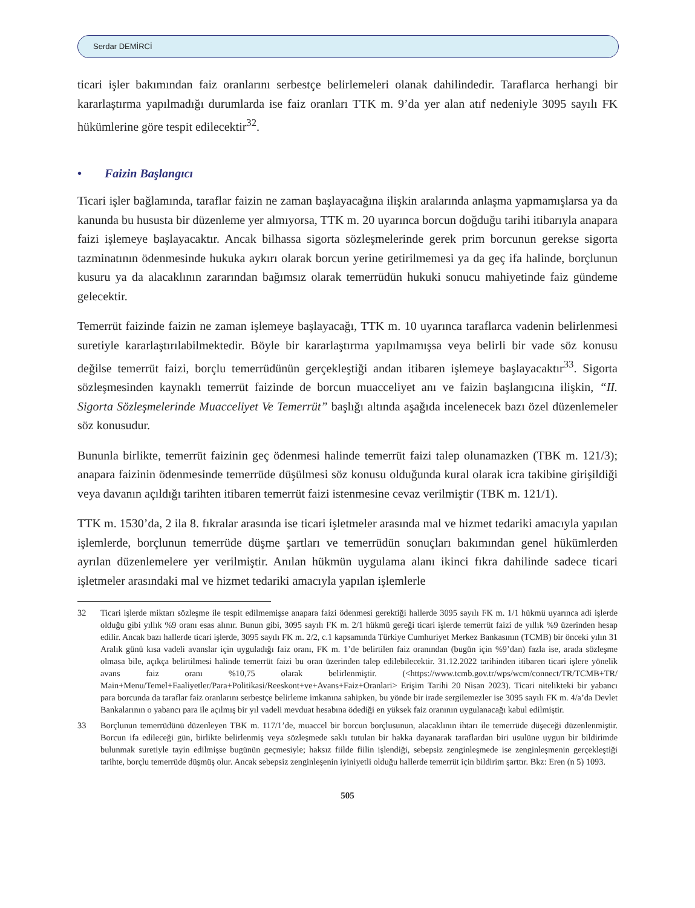Serdar DEMİRCİ
ticari işler bakımından faiz oranlarını serbestçe belirlemeleri olanak dahilindedir. Taraflarca herhangi bir kararlaştırma yapılmadığı durumlarda ise faiz oranları TTK m. 9’da yer alan atıf nedeniyle 3095 sayılı FK hükümlerine göre tespit edilecektir<sup>32</sup>.
• Faizin Başlangıcı
Ticari işler bağlamında, taraflar faizin ne zaman başlayacağına ilişkin aralarında anlaşma yapmamışlarsa ya da kanunda bu hususta bir düzenleme yer almıyorsa, TTK m. 20 uyarınca borcun doğduğu tarihi itibarıyla anapara faizi işlemeye başlayacaktır. Ancak bilhassa sigorta sözleşmelerinde gerek prim borcunun gerekse sigorta tazminatının ödenmesinde hukuka aykırı olarak borcun yerine getirilmemesi ya da geç ifa halinde, borçlunun kusuru ya da alacaklının zararından bağımsız olarak temerrüdün hukuki sonucu mahiyetinde faiz gündeme gelecektir.
Temerrüt faizinde faizin ne zaman işlemeye başlayacağı, TTK m. 10 uyarınca taraflarca vadenin belirlenmesi suretiyle kararlaştırılabilmektedir. Böyle bir kararlaştırma yapılmamışsa veya belirli bir vade söz konusu değilse temerrüt faizi, borçlu temerrüdünün gerçekleştiği andan itibaren işlemeye başlayacaktır<sup>33</sup>. Sigorta sözleşmesinden kaynaklı temerrüt faizinde de borcun muacceliyet anı ve faizin başlangıcına ilişkin, “II. Sigorta Sözleşmelerinde Muacceliyet Ve Temerrüt” başlığı altında aşağıda incelenecek bazı özel düzenlemeler söz konusudur.
Bununla birlikte, temerrüt faizinin geç ödenmesi halinde temerrüt faizi talep olunamazken (TBK m. 121/3); anapara faizinin ödenmesinde temerrüde düşülmesi söz konusu olduğunda kural olarak icra takibine girişildiği veya davanın açıldığı tarihten itibaren temerrüt faizi istenmesine cevaz verilmiştir (TBK m. 121/1).
TTK m. 1530’da, 2 ila 8. fıkralar arasında ise ticari işletmeler arasında mal ve hizmet tedariki amacıyla yapılan işlemlerde, borçlunun temerrüde düşme şartları ve temerrüdün sonuçları bakımından genel hükümlerden ayrılan düzenlemelere yer verilmiştir. Anılan hükmün uygulama alanı ikinci fıkra dahilinde sadece ticari işletmeler arasındaki mal ve hizmet tedariki amacıyla yapılan işlemlerle
32 Ticari işlerde miktarı sözleşme ile tespit edilmemişse anapara faizi ödenmesi gerektiği hallerde 3095 sayılı FK m. 1/1 hükmü uyarınca adi işlerde olduğu gibi yıllık %9 oranı esas alınır. Bunun gibi, 3095 sayılı FK m. 2/1 hükmü gereği ticari işlerde temerrüt faizi de yıllık %9 üzerinden hesap edilir. Ancak bazı hallerde ticari işlerde, 3095 sayılı FK m. 2/2, c.1 kapsamında Türkiye Cumhuriyet Merkez Bankasının (TCMB) bir önceki yılın 31 Aralık günü kısa vadeli avanslar için uyguladığı faiz oranı, FK m. 1’de belirtilen faiz oranından (bugün için %9’dan) fazla ise, arada sözleşme olmasa bile, açıkça belirtilmesi halinde temerrüt faizi bu oran üzerinden talep edilebilecektir. 31.12.2022 tarihinden itibaren ticari işlere yönelik avans faiz oranı %10,75 olarak belirlenmiştir. (<https://www.tcmb.gov.tr/wps/wcm/connect/TR/TCMB+TR/ Main+Menu/Temel+Faaliyetler/Para+Politikasi/Reeskont+ve+Avans+Faiz+Oranlari> Erişim Tarihi 20 Nisan 2023). Ticari nitelikteki bir yabancı para borcunda da taraflar faiz oranlarını serbestçe belirleme imkanına sahipken, bu yönde bir irade sergilemezler ise 3095 sayılı FK m. 4/a’da Devlet Bankalarının o yabancı para ile açılmış bir yıl vadeli mevduat hesabına ödediği en yüksek faiz oranının uygulanacağı kabul edilmiştir.
33 Borçlunun temerrüdünü düzenleyen TBK m. 117/1’de, muaccel bir borcun borçlusunun, alacaklının ihtarı ile temerrüde düşeceği düzenlenmiştir. Borcun ifa edileceği gün, birlikte belirlenmiş veya sözleşmede saklı tutulan bir hakka dayanarak taraflardan biri usulüne uygun bir bildirimde bulunmak suretiyle tayin edilmişse bugünün geçmesiyle; haksız fiilde fiilin işlendiği, sebepsiz zenginleşmede ise zenginleşmenin gerçekleştiği tarihte, borçlu temerrüde düşmüş olur. Ancak sebepsiz zenginleşenin iyiniyetli olduğu hallerde temerrüt için bildirim şarttır. Bkz: Eren (n 5) 1093.
505